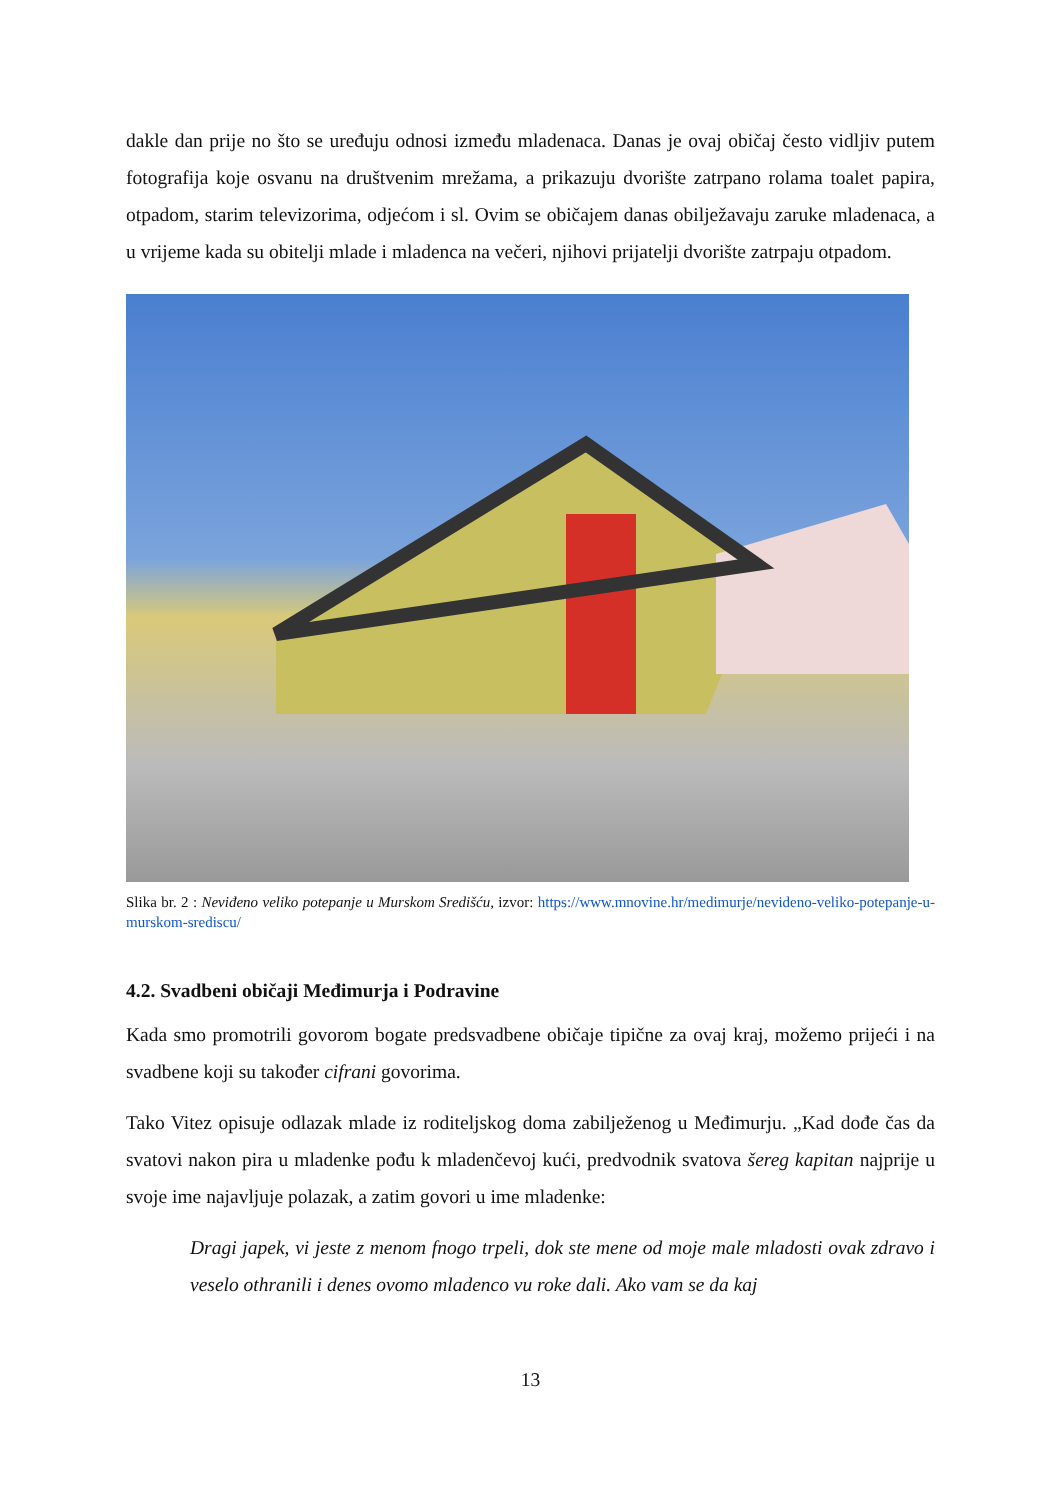dakle dan prije no što se uređuju odnosi između mladenaca. Danas je ovaj običaj često vidljiv putem fotografija koje osvanu na društvenim mrežama, a prikazuju dvorište zatrpano rolama toalet papira, otpadom, starim televizorima, odjećom i sl. Ovim se običajem danas obilježavaju zaruke mladenaca, a u vrijeme kada su obitelji mlade i mladenca na večeri, njihovi prijatelji dvorište zatrpaju otpadom.
Slika br. 2 : Neviđeno veliko potepanje u Murskom Središću, izvor: https://www.mnovine.hr/medimurje/nevideno-veliko-potepanje-u-murskom-srediscu/
4.2. Svadbeni običaji Međimurja i Podravine
Kada smo promotrili govorom bogate predsvadbene običaje tipične za ovaj kraj, možemo prijeći i na svadbene koji su također cifrani govorima.
Tako Vitez opisuje odlazak mlade iz roditeljskog doma zabilježenog u Međimurju. „Kad dođe čas da svatovi nakon pira u mladenke pođu k mladenčevoj kući, predvodnik svatova šereg kapitan najprije u svoje ime najavljuje polazak, a zatim govori u ime mladenke:
Dragi japek, vi jeste z menom fnogo trpeli, dok ste mene od moje male mladosti ovak zdravo i veselo othranili i denes ovomo mladenco vu roke dali. Ako vam se da kaj
13